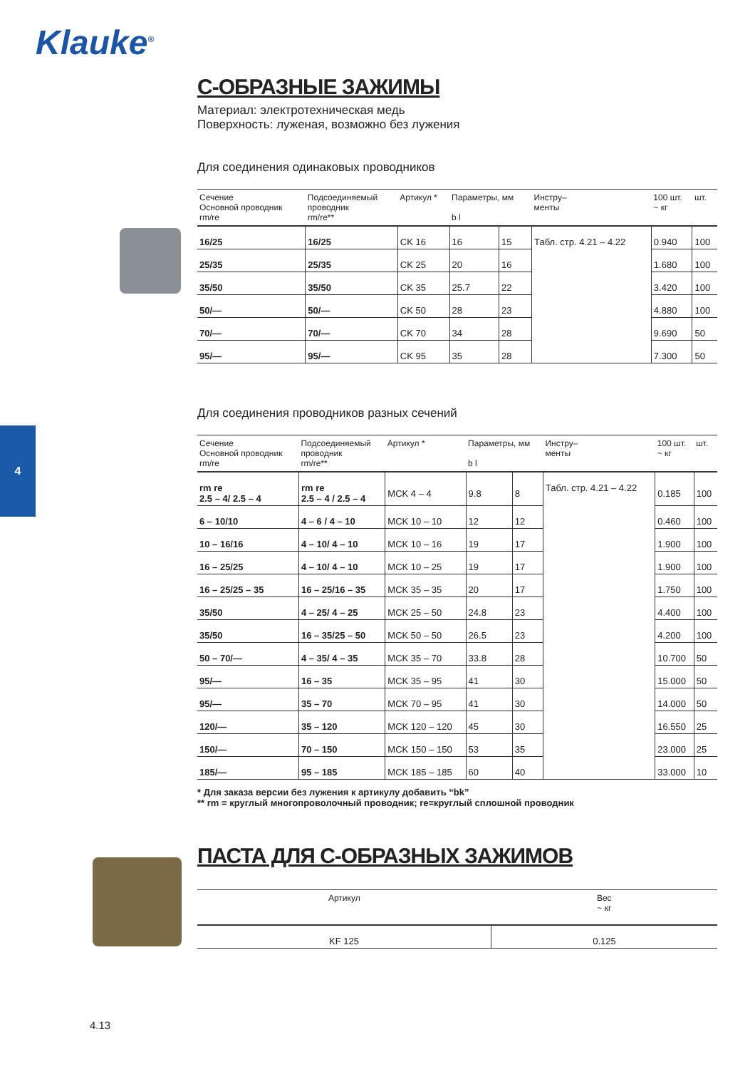Klauke<sup>®</sup>
4
С-ОБРАЗНЫЕ ЗАЖИМЫ
Материал: электротехническая медь
Поверхность: луженая, возможно без лужения
Для соединения одинаковых проводников
| Сечение Основной проводник rm/re | Подсоединяемый проводник rm/re** | Артикул * | Параметры, мм b l | | Инстру– менты | 100 шт. ~ кг | шт. |
| --- | --- | --- | --- | --- | --- | --- | --- |
| 16/25 | 16/25 | CK 16 | 16 | 15 | Табл. стр. 4.21 – 4.22 | 0.940 | 100 |
| 25/35 | 25/35 | CK 25 | 20 | 16 | | 1.680 | 100 |
| 35/50 | 35/50 | CK 35 | 25.7 | 22 | | 3.420 | 100 |
| 50/— | 50/— | CK 50 | 28 | 23 | | 4.880 | 100 |
| 70/— | 70/— | CK 70 | 34 | 28 | | 9.690 | 50 |
| 95/— | 95/— | CK 95 | 35 | 28 | | 7.300 | 50 |
Для соединения проводников разных сечений
| Сечение Основной проводник rm/re | Подсоединяемый проводник rm/re** | Артикул * | Параметры, мм b l | | Инстру– менты | 100 шт. ~ кг | шт. |
| --- | --- | --- | --- | --- | --- | --- | --- |
| rm re 2.5 – 4/ 2.5 – 4 | rm re 2.5 – 4 / 2.5 – 4 | MCK 4 – 4 | 9.8 | 8 | Табл. стр. 4.21 – 4.22 | 0.185 | 100 |
| 6 – 10/10 | 4 – 6 / 4 – 10 | MCK 10 – 10 | 12 | 12 | | 0.460 | 100 |
| 10 – 16/16 | 4 – 10/ 4 – 10 | MCK 10 – 16 | 19 | 17 | | 1.900 | 100 |
| 16 – 25/25 | 4 – 10/ 4 – 10 | MCK 10 – 25 | 19 | 17 | | 1.900 | 100 |
| 16 – 25/25 – 35 | 16 – 25/16 – 35 | MCK 35 – 35 | 20 | 17 | | 1.750 | 100 |
| 35/50 | 4 – 25/ 4 – 25 | MCK 25 – 50 | 24.8 | 23 | | 4.400 | 100 |
| 35/50 | 16 – 35/25 – 50 | MCK 50 – 50 | 26.5 | 23 | | 4.200 | 100 |
| 50 – 70/— | 4 – 35/ 4 – 35 | MCK 35 – 70 | 33.8 | 28 | | 10.700 | 50 |
| 95/— | 16 – 35 | MCK 35 – 95 | 41 | 30 | | 15.000 | 50 |
| 95/— | 35 – 70 | MCK 70 – 95 | 41 | 30 | | 14.000 | 50 |
| 120/— | 35 – 120 | MCK 120 – 120 | 45 | 30 | | 16.550 | 25 |
| 150/— | 70 – 150 | MCK 150 – 150 | 53 | 35 | | 23.000 | 25 |
| 185/— | 95 – 185 | MCK 185 – 185 | 60 | 40 | | 33.000 | 10 |
* Для заказа версии без лужения к артикулу добавить “bk”
** rm = круглый многопроволочный проводник; re=круглый сплошной проводник
ПАСТА ДЛЯ С-ОБРАЗНЫХ ЗАЖИМОВ
| Артикул | Вес ~ кг |
| --- | --- |
| KF 125 | 0.125 |
4.13